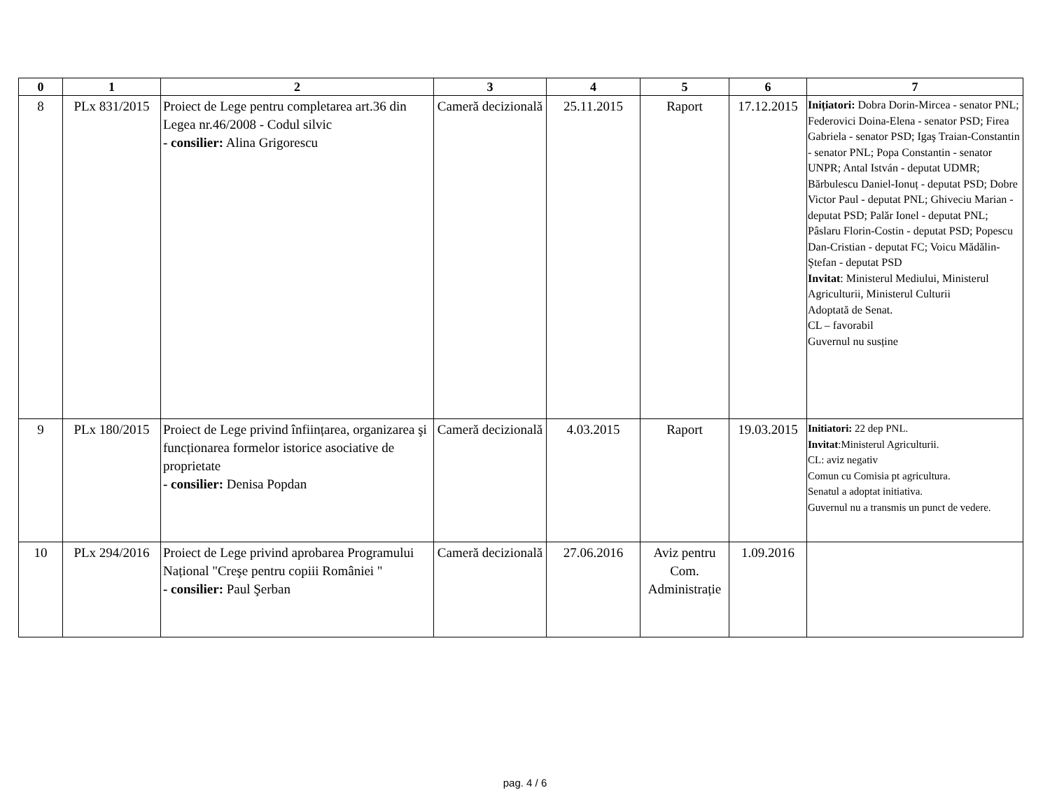| 0 | 1 | 2 | 3 | 4 | 5 | 6 | 7 |
| --- | --- | --- | --- | --- | --- | --- | --- |
| 8 | PLx 831/2015 | Proiect de Lege pentru completarea art.36 din Legea nr.46/2008 - Codul silvic - consilier: Alina Grigorescu | Cameră decizională | 25.11.2015 | Raport | 17.12.2015 | Inițiatori: Dobra Dorin-Mircea - senator PNL; Federovici Doina-Elena - senator PSD; Firea Gabriela - senator PSD; Igaş Traian-Constantin - senator PNL; Popa Constantin - senator UNPR; Antal István - deputat UDMR; Bărbulescu Daniel-Ionuț - deputat PSD; Dobre Victor Paul - deputat PNL; Ghiveciu Marian - deputat PSD; Palăr Ionel - deputat PNL; Pâslaru Florin-Costin - deputat PSD; Popescu Dan-Cristian - deputat FC; Voicu Mădălin-Ştefan - deputat PSD Invitat : Ministerul Mediului, Ministerul Agriculturii, Ministerul Culturii Adoptată de Senat. CL – favorabil Guvernul nu susține |
| 9 | PLx 180/2015 | Proiect de Lege privind înființarea, organizarea şi funcționarea formelor istorice asociative de proprietate - consilier: Denisa Popdan | Cameră decizională | 4.03.2015 | Raport | 19.03.2015 | Initiatori: 22 dep PNL. Invitat :Ministerul Agriculturii. CL: aviz negativ Comun cu Comisia pt agricultura. Senatul a adoptat initiativa. Guvernul nu a transmis un punct de vedere. |
| 10 | PLx 294/2016 | Proiect de Lege privind aprobarea Programului Național "Creşe pentru copiii României " - consilier: Paul Şerban | Cameră decizională | 27.06.2016 | Aviz pentru Com. Administrație | 1.09.2016 | |
pag. 4 / 6